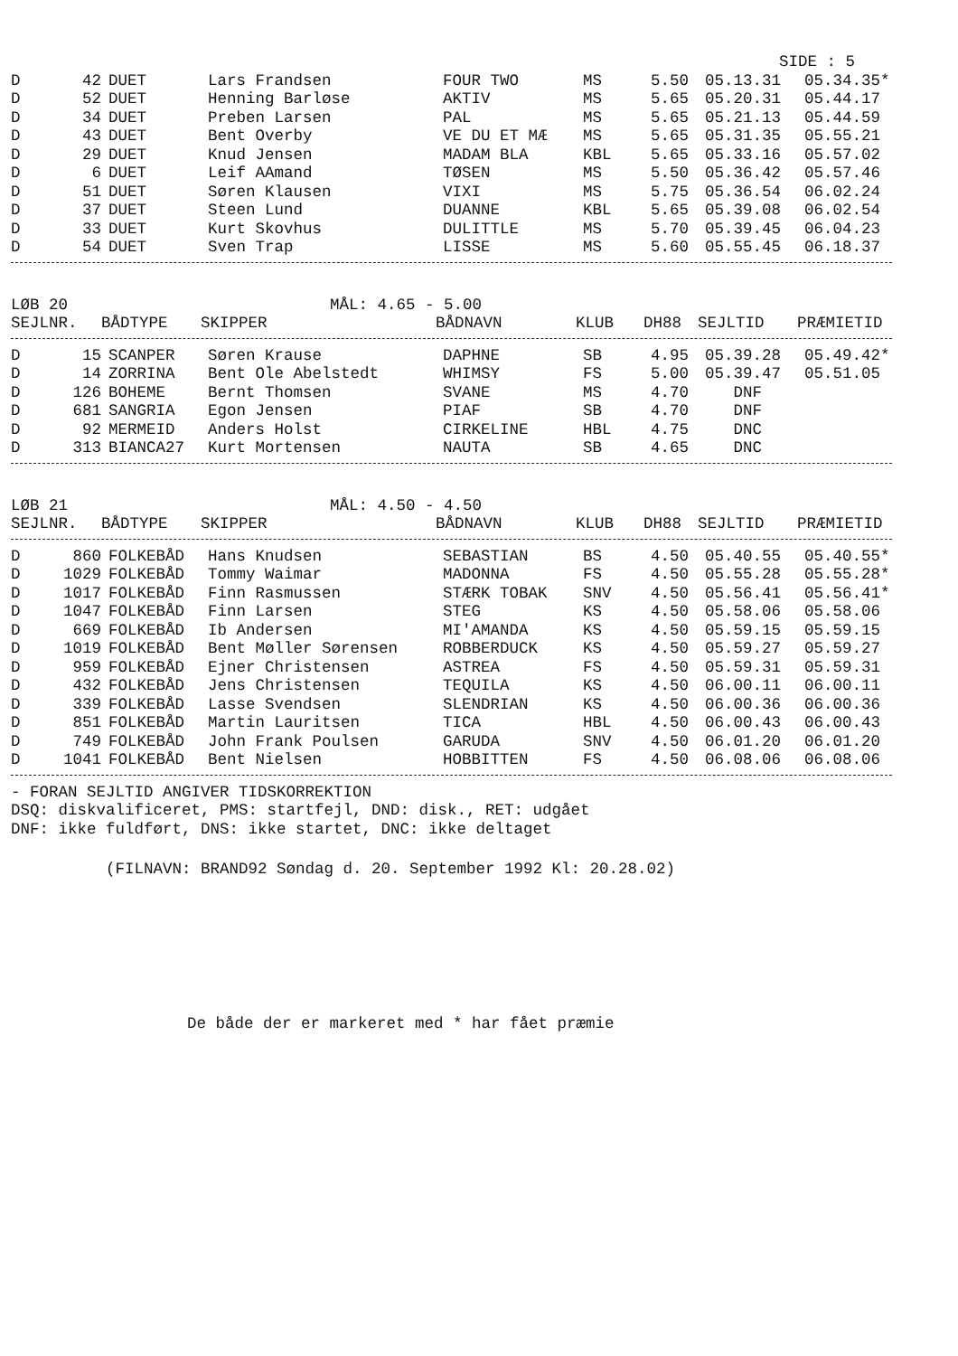SIDE : 5
| D | 42 | DUET | Lars Frandsen | FOUR TWO | MS | 5.50 | 05.13.31 | 05.34.35* |
| D | 52 | DUET | Henning Barløse | AKTIV | MS | 5.65 | 05.20.31 | 05.44.17 |
| D | 34 | DUET | Preben Larsen | PAL | MS | 5.65 | 05.21.13 | 05.44.59 |
| D | 43 | DUET | Bent Overby | VE DU ET MÆ | MS | 5.65 | 05.31.35 | 05.55.21 |
| D | 29 | DUET | Knud Jensen | MADAM BLA | KBL | 5.65 | 05.33.16 | 05.57.02 |
| D | 6 | DUET | Leif AAmand | TØSEN | MS | 5.50 | 05.36.42 | 05.57.46 |
| D | 51 | DUET | Søren Klausen | VIXI | MS | 5.75 | 05.36.54 | 06.02.24 |
| D | 37 | DUET | Steen Lund | DUANNE | KBL | 5.65 | 05.39.08 | 06.02.54 |
| D | 33 | DUET | Kurt Skovhus | DULITTLE | MS | 5.70 | 05.39.45 | 06.04.23 |
| D | 54 | DUET | Sven Trap | LISSE | MS | 5.60 | 05.55.45 | 06.18.37 |
LØB 20 MÅL: 4.65 - 5.00
| SEJLNR. | BÅDTYPE | SKIPPER | BÅDNAVN | KLUB | DH88 | SEJLTID | PRÆMIETID |
| --- | --- | --- | --- | --- | --- | --- | --- |
| D | 15 | SCANPER | Søren Krause | DAPHNE | SB | 4.95 | 05.39.28 | 05.49.42* |
| D | 14 | ZORRINA | Bent Ole Abelstedt | WHIMSY | FS | 5.00 | 05.39.47 | 05.51.05 |
| D | 126 | BOHEME | Bernt Thomsen | SVANE | MS | 4.70 | DNF | |
| D | 681 | SANGRIA | Egon Jensen | PIAF | SB | 4.70 | DNF | |
| D | 92 | MERMEID | Anders Holst | CIRKELINE | HBL | 4.75 | DNC | |
| D | 313 | BIANCA27 | Kurt Mortensen | NAUTA | SB | 4.65 | DNC | |
LØB 21 MÅL: 4.50 - 4.50
| SEJLNR. | BÅDTYPE | SKIPPER | BÅDNAVN | KLUB | DH88 | SEJLTID | PRÆMIETID |
| --- | --- | --- | --- | --- | --- | --- | --- |
| D | 860 | FOLKEBÅD | Hans Knudsen | SEBASTIAN | BS | 4.50 | 05.40.55 | 05.40.55* |
| D | 1029 | FOLKEBÅD | Tommy Waimar | MADONNA | FS | 4.50 | 05.55.28 | 05.55.28* |
| D | 1017 | FOLKEBÅD | Finn Rasmussen | STÆRK TOBAK | SNV | 4.50 | 05.56.41 | 05.56.41* |
| D | 1047 | FOLKEBÅD | Finn Larsen | STEG | KS | 4.50 | 05.58.06 | 05.58.06 |
| D | 669 | FOLKEBÅD | Ib Andersen | MI'AMANDA | KS | 4.50 | 05.59.15 | 05.59.15 |
| D | 1019 | FOLKEBÅD | Bent Møller Sørensen | ROBBERDUCK | KS | 4.50 | 05.59.27 | 05.59.27 |
| D | 959 | FOLKEBÅD | Ejner Christensen | ASTREA | FS | 4.50 | 05.59.31 | 05.59.31 |
| D | 432 | FOLKEBÅD | Jens Christensen | TEQUILA | KS | 4.50 | 06.00.11 | 06.00.11 |
| D | 339 | FOLKEBÅD | Lasse Svendsen | SLENDRIAN | KS | 4.50 | 06.00.36 | 06.00.36 |
| D | 851 | FOLKEBÅD | Martin Lauritsen | TICA | HBL | 4.50 | 06.00.43 | 06.00.43 |
| D | 749 | FOLKEBÅD | John Frank Poulsen | GARUDA | SNV | 4.50 | 06.01.20 | 06.01.20 |
| D | 1041 | FOLKEBÅD | Bent Nielsen | HOBBITTEN | FS | 4.50 | 06.08.06 | 06.08.06 |
- FORAN SEJLTID ANGIVER TIDSKORREKTION
DSQ: diskvalificeret, PMS: startfejl, DND: disk., RET: udgået
DNF: ikke fuldført, DNS: ikke startet, DNC: ikke deltaget
(FILNAVN: BRAND92 Søndag d. 20. September 1992 Kl: 20.28.02)
De både der er markeret med * har fået præmie